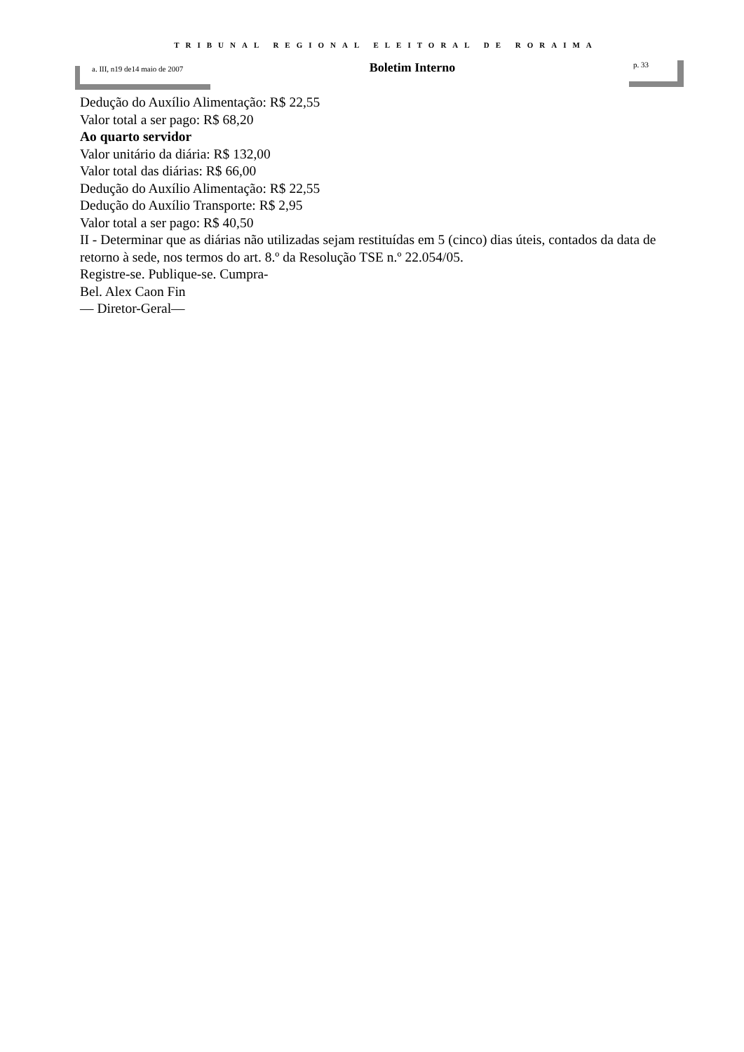TRIBUNAL REGIONAL ELEITORAL DE RORAIMA
a. III, n19 de14 maio de 2007
Boletim Interno
p. 33
Dedução do Auxílio Alimentação: R$ 22,55
Valor total a ser pago: R$ 68,20
Ao quarto servidor
Valor unitário da diária: R$ 132,00
Valor total das diárias: R$ 66,00
Dedução do Auxílio Alimentação: R$ 22,55
Dedução do Auxílio Transporte: R$ 2,95
Valor total a ser pago: R$ 40,50
II - Determinar que as diárias não utilizadas sejam restituídas em 5 (cinco) dias úteis, contados da data de retorno à sede, nos termos do art. 8.º da Resolução TSE n.º 22.054/05.
Registre-se. Publique-se. Cumpra-
Bel. Alex Caon Fin
— Diretor-Geral—